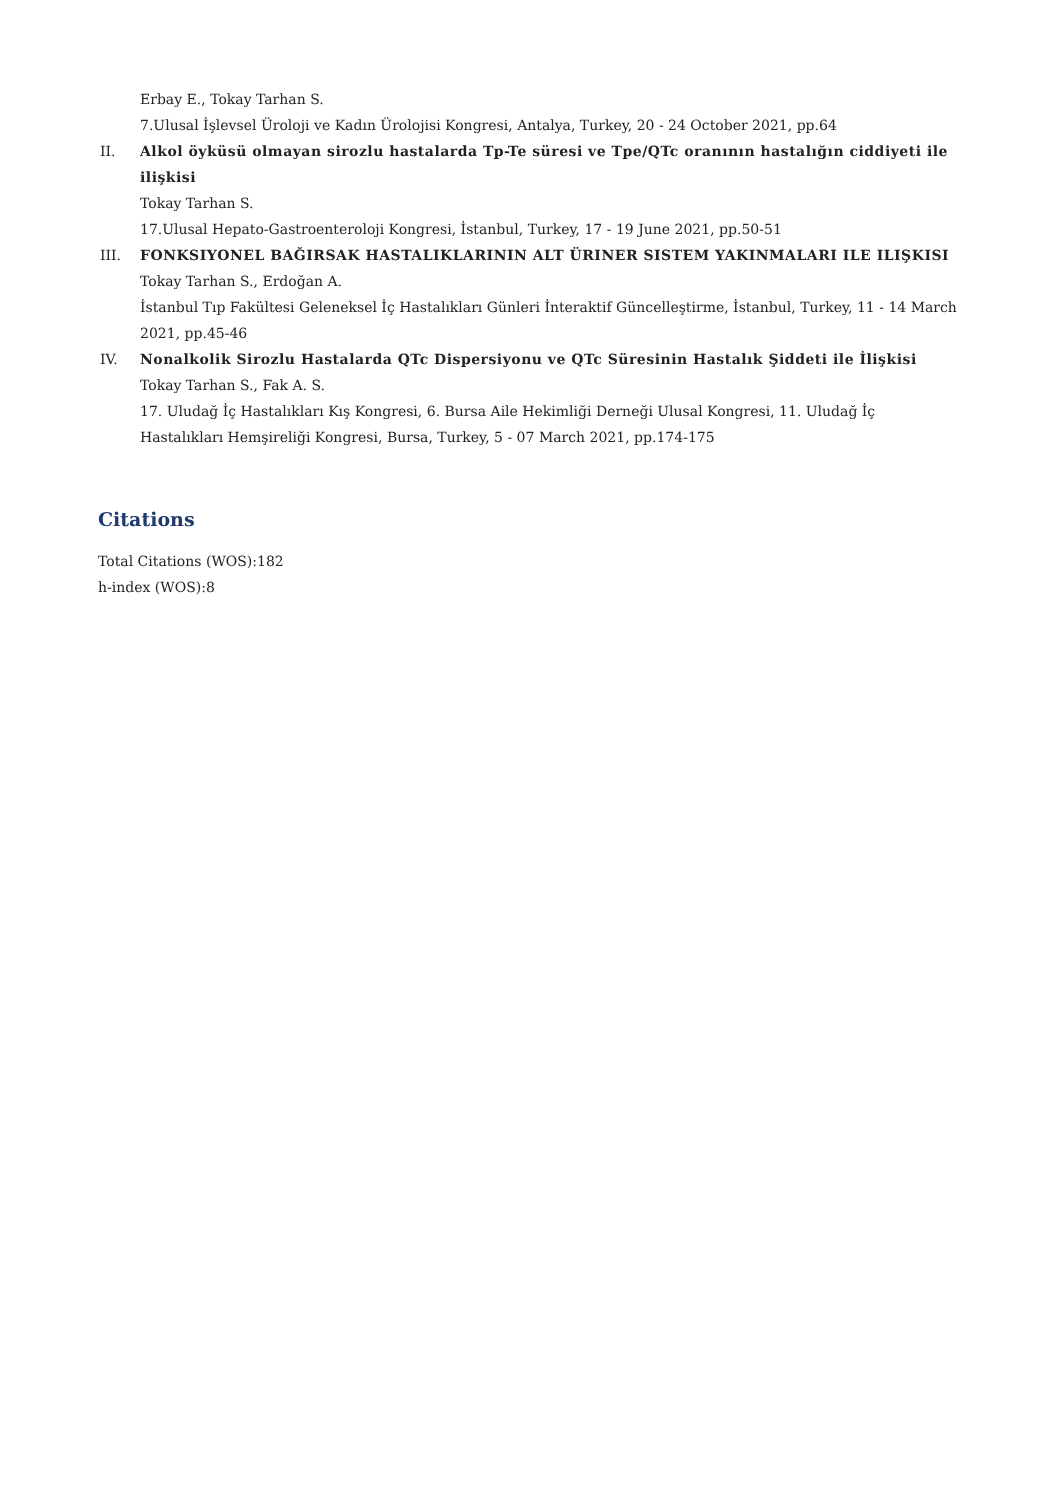Erbay E., Tokay Tarhan S.
7.Ulusal İşlevsel Üroloji ve Kadın Ürolojisi Kongresi, Antalya, Turkey, 20 - 24 October 2021, pp.64
II. Alkol öyküsü olmayan sirozlu hastalarda Tp-Te süresi ve Tpe/QTc oranının hastalığın ciddiyeti ile ilişkisi
Tokay Tarhan S.
17.Ulusal Hepato-Gastroenteroloji Kongresi, İstanbul, Turkey, 17 - 19 June 2021, pp.50-51
III. FONKSIYONEL BAĞIRSAK HASTALIKLARININ ALT ÜRINER SISTEM YAKINMALARI ILE ILIŞKISI
Tokay Tarhan S., Erdoğan A.
İstanbul Tıp Fakültesi Geleneksel İç Hastalıkları Günleri İnteraktif Güncelleştirme, İstanbul, Turkey, 11 - 14 March 2021, pp.45-46
IV. Nonalkolik Sirozlu Hastalarda QTc Dispersiyonu ve QTc Süresinin Hastalık Şiddeti ile İlişkisi
Tokay Tarhan S., Fak A. S.
17. Uludağ İç Hastalıkları Kış Kongresi, 6. Bursa Aile Hekimliği Derneği Ulusal Kongresi, 11. Uludağ İç Hastalıkları Hemşireliği Kongresi, Bursa, Turkey, 5 - 07 March 2021, pp.174-175
Citations
Total Citations (WOS):182
h-index (WOS):8